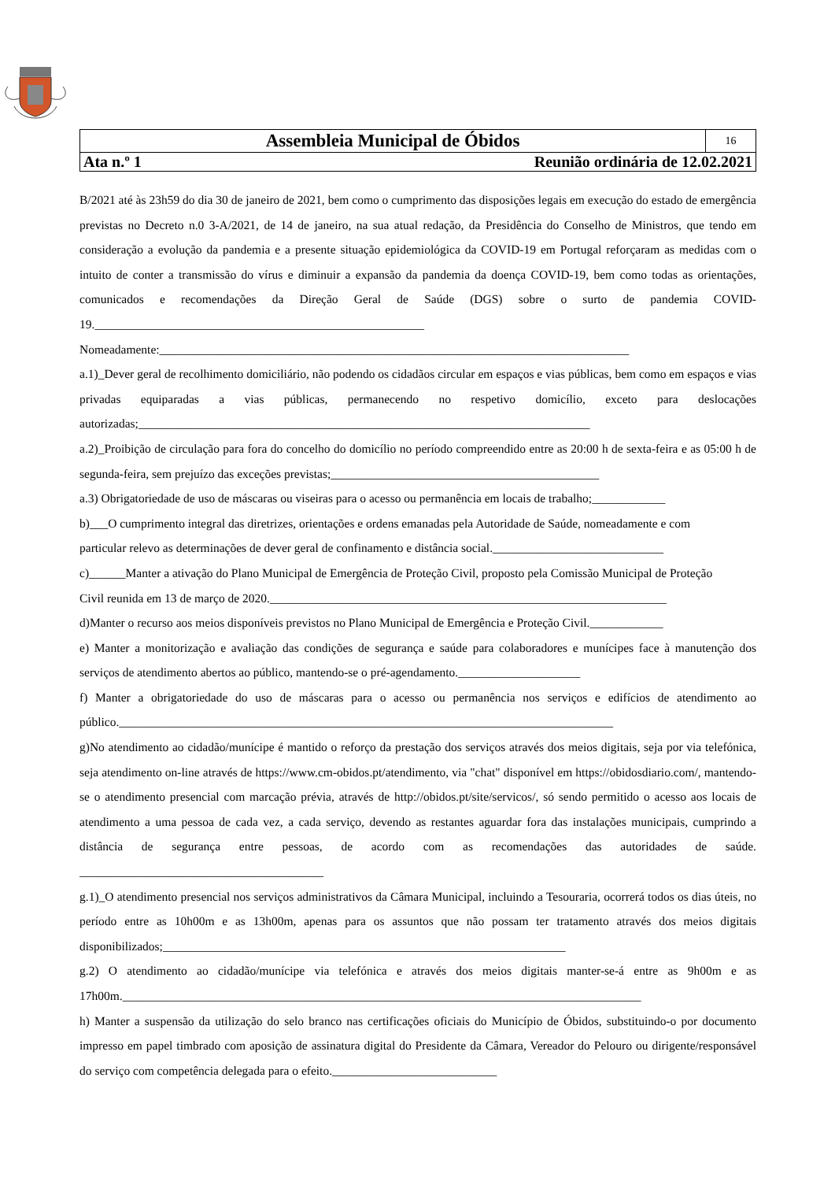| Assembleia Municipal de Óbidos | | 16 |
| Ata n.º 1 | Reunião ordinária de 12.02.2021 | |
B/2021 até às 23h59 do dia 30 de janeiro de 2021, bem como o cumprimento das disposições legais em execução do estado de emergência previstas no Decreto n.0 3-A/2021, de 14 de janeiro, na sua atual redação, da Presidência do Conselho de Ministros, que tendo em consideração a evolução da pandemia e a presente situação epidemiológica da COVID-19 em Portugal reforçaram as medidas com o intuito de conter a transmissão do vírus e diminuir a expansão da pandemia da doença COVID-19, bem como todas as orientações, comunicados e recomendações da Direção Geral de Saúde (DGS) sobre o surto de pandemia COVID-19.______________________________________________________
Nomeadamente:_____________________________________________________________________________
a.1)_Dever geral de recolhimento domiciliário, não podendo os cidadãos circular em espaços e vias públicas, bem como em espaços e vias privadas equiparadas a vias públicas, permanecendo no respetivo domicílio, exceto para deslocações autorizadas;__________________________________________________________________________
a.2)_Proibição de circulação para fora do concelho do domicílio no período compreendido entre as 20:00 h de sexta-feira e as 05:00 h de segunda-feira, sem prejuízo das exceções previstas;____________________________________________
a.3) Obrigatoriedade de uso de máscaras ou viseiras para o acesso ou permanência em locais de trabalho;____________
b)___O cumprimento integral das diretrizes, orientações e ordens emanadas pela Autoridade de Saúde, nomeadamente e com
particular relevo as determinações de dever geral de confinamento e distância social.____________________________
c)______Manter a ativação do Plano Municipal de Emergência de Proteção Civil, proposto pela Comissão Municipal de Proteção
Civil reunida em 13 de março de 2020._________________________________________________________________
d)Manter o recurso aos meios disponíveis previstos no Plano Municipal de Emergência e Proteção Civil.____________
e) Manter a monitorização e avaliação das condições de segurança e saúde para colaboradores e munícipes face à manutenção dos serviços de atendimento abertos ao público, mantendo-se o pré-agendamento.____________________
f) Manter a obrigatoriedade do uso de máscaras para o acesso ou permanência nos serviços e edifícios de atendimento ao público._________________________________________________________________________________
g)No atendimento ao cidadão/munícipe é mantido o reforço da prestação dos serviços através dos meios digitais, seja por via telefónica, seja atendimento on-line através de https://www.cm-obidos.pt/atendimento, via "chat" disponível em https://obidosdiario.com/, mantendo-se o atendimento presencial com marcação prévia, através de http://obidos.pt/site/servicos/, só sendo permitido o acesso aos locais de atendimento a uma pessoa de cada vez, a cada serviço, devendo as restantes aguardar fora das instalações municipais, cumprindo a distância de segurança entre pessoas, de acordo com as recomendações das autoridades de saúde. ________________________________________
g.1)_O atendimento presencial nos serviços administrativos da Câmara Municipal, incluindo a Tesouraria, ocorrerá todos os dias úteis, no período entre as 10h00m e as 13h00m, apenas para os assuntos que não possam ter tratamento através dos meios digitais disponibilizados;__________________________________________________________________
g.2) O atendimento ao cidadão/munícipe via telefónica e através dos meios digitais manter-se-á entre as 9h00m e as 17h00m._____________________________________________________________________________________
h) Manter a suspensão da utilização do selo branco nas certificações oficiais do Município de Óbidos, substituindo-o por documento impresso em papel timbrado com aposição de assinatura digital do Presidente da Câmara, Vereador do Pelouro ou dirigente/responsável do serviço com competência delegada para o efeito.___________________________